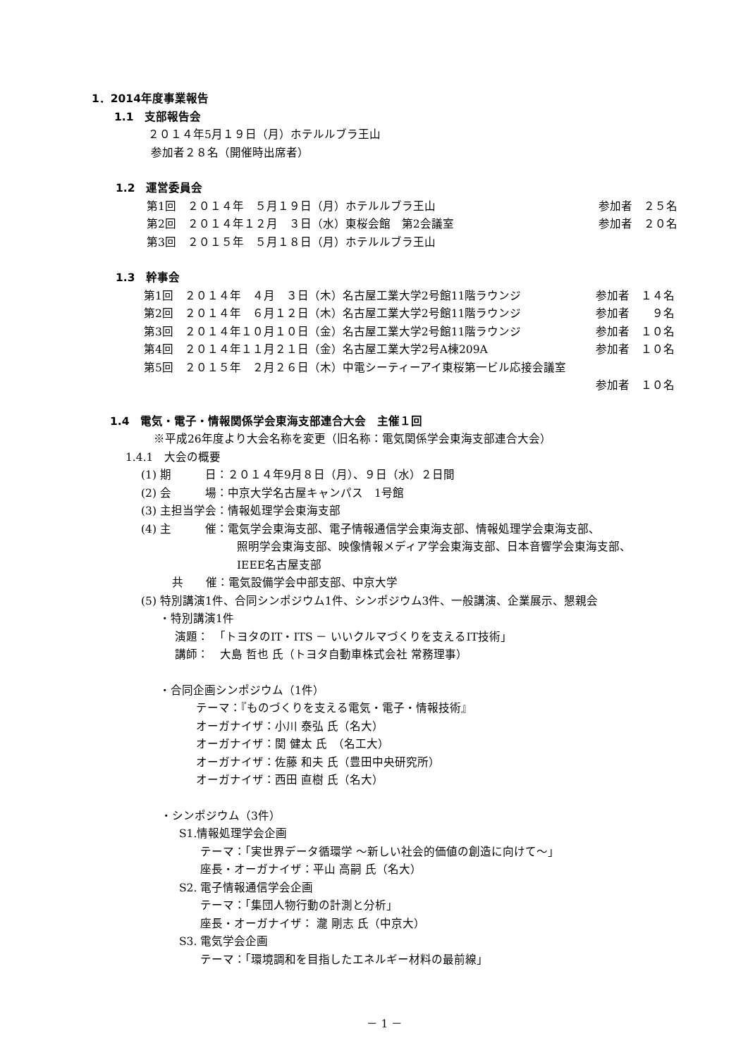1．2014年度事業報告
1.1　支部報告会
２０１４年5月１９日（月）ホテルルブラ王山
参加者２８名（開催時出席者）
1.2　運営委員会
第1回　２０１４年　５月１９日（月）ホテルルブラ王山 参加者　２５名
第2回　２０１４年１２月　３日（水）東桜会館　第2会議室 参加者　２０名
第3回　２０１５年　５月１８日（月）ホテルルブラ王山
1.3　幹事会
第1回　２０１４年　４月　３日（木）名古屋工業大学2号館11階ラウンジ 参加者　１４名
第2回　２０１４年　６月１２日（木）名古屋工業大学2号館11階ラウンジ 参加者　　９名
第3回　２０１４年１０月１０日（金）名古屋工業大学2号館11階ラウンジ 参加者　１０名
第4回　２０１４年１１月２１日（金）名古屋工業大学2号A棟209A 参加者　１０名
第5回　２０１５年　２月２６日（木）中電シーティーアイ東桜第一ビル応接会議室
参加者　１０名
1.4　電気・電子・情報関係学会東海支部連合大会　主催１回
※平成26年度より大会名称を変更（旧名称：電気関係学会東海支部連合大会）
1.4.1　大会の概要
(1) 期　　　日：２０１４年9月８日（月）、９日（水）２日間
(2) 会　　　場：中京大学名古屋キャンパス　1号館
(3) 主担当学会：情報処理学会東海支部
(4) 主　　　催：電気学会東海支部、電子情報通信学会東海支部、情報処理学会東海支部、
照明学会東海支部、映像情報メディア学会東海支部、日本音響学会東海支部、
IEEE名古屋支部
共　　催：電気設備学会中部支部、中京大学
(5) 特別講演1件、合同シンポジウム1件、シンポジウム3件、一般講演、企業展示、懇親会
・特別講演1件
演題：　「トヨタのIT・ITS － いいクルマづくりを支えるIT技術」
講師：　大島 哲也 氏（トヨタ自動車株式会社 常務理事）
・合同企画シンポジウム（1件）
テーマ：『ものづくりを支える電気・電子・情報技術』
オーガナイザ：小川 泰弘 氏（名大）
オーガナイザ：関 健太 氏　（名工大）
オーガナイザ：佐藤 和夫 氏（豊田中央研究所）
オーガナイザ：西田 直樹 氏（名大）
・シンポジウム（3件）
S1.情報処理学会企画
テーマ：「実世界データ循環学 ～新しい社会的価値の創造に向けて～」
座長・オーガナイザ：平山 高嗣 氏（名大）
S2. 電子情報通信学会企画
テーマ：「集団人物行動の計測と分析」
座長・オーガナイザ： 瀧 剛志 氏（中京大）
S3. 電気学会企画
テーマ：「環境調和を目指したエネルギー材料の最前線」
－ 1 －